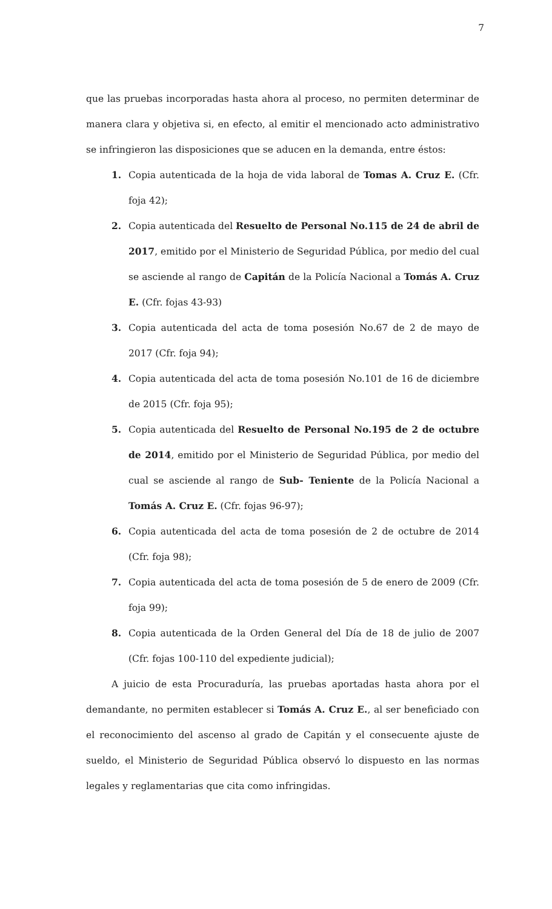7
que las pruebas incorporadas hasta ahora al proceso, no permiten determinar de manera clara y objetiva si, en efecto, al emitir el mencionado acto administrativo se infringieron las disposiciones que se aducen en la demanda, entre éstos:
1. Copia autenticada de la hoja de vida laboral de Tomas A. Cruz E. (Cfr. foja 42);
2. Copia autenticada del Resuelto de Personal No.115 de 24 de abril de 2017, emitido por el Ministerio de Seguridad Pública, por medio del cual se asciende al rango de Capitán de la Policía Nacional a Tomás A. Cruz E. (Cfr. fojas 43-93)
3. Copia autenticada del acta de toma posesión No.67 de 2 de mayo de 2017 (Cfr. foja 94);
4. Copia autenticada del acta de toma posesión No.101 de 16 de diciembre de 2015 (Cfr. foja 95);
5. Copia autenticada del Resuelto de Personal No.195 de 2 de octubre de 2014, emitido por el Ministerio de Seguridad Pública, por medio del cual se asciende al rango de Sub- Teniente de la Policía Nacional a Tomás A. Cruz E. (Cfr. fojas 96-97);
6. Copia autenticada del acta de toma posesión de 2 de octubre de 2014 (Cfr. foja 98);
7. Copia autenticada del acta de toma posesión de 5 de enero de 2009 (Cfr. foja 99);
8. Copia autenticada de la Orden General del Día de 18 de julio de 2007 (Cfr. fojas 100-110 del expediente judicial);
A juicio de esta Procuraduría, las pruebas aportadas hasta ahora por el demandante, no permiten establecer si Tomás A. Cruz E., al ser beneficiado con el reconocimiento del ascenso al grado de Capitán y el consecuente ajuste de sueldo, el Ministerio de Seguridad Pública observó lo dispuesto en las normas legales y reglamentarias que cita como infringidas.